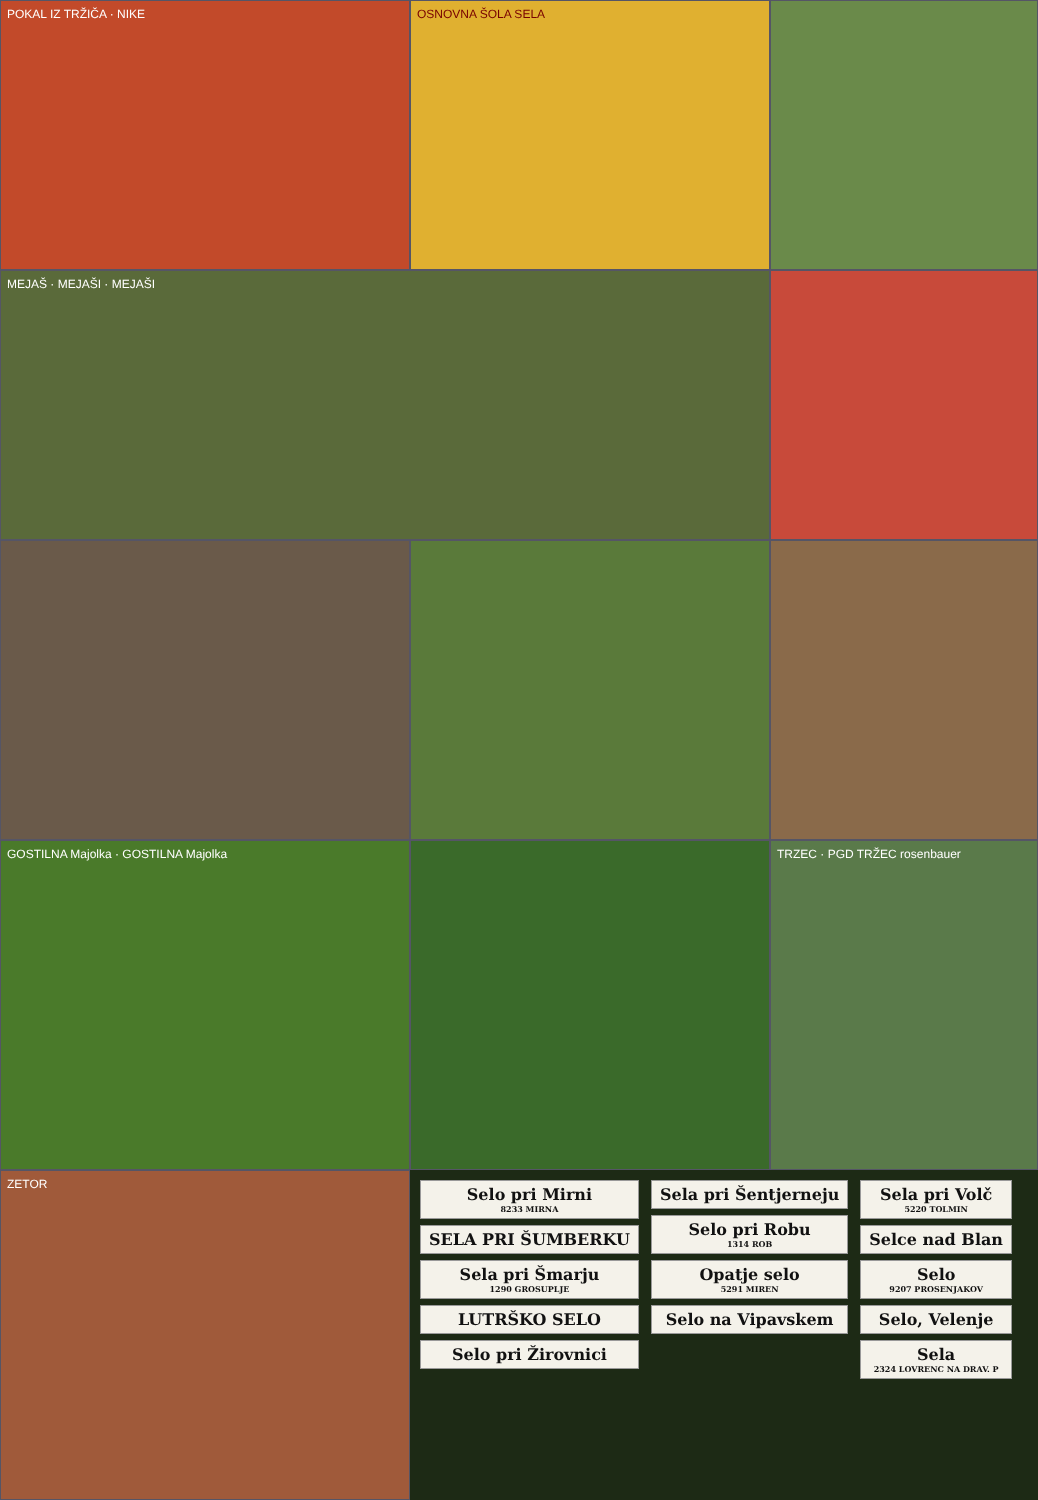POKAL IZ TRŽIČA · NIKE
OSNOVNA ŠOLA SELA
MEJAŠ · MEJAŠI · MEJAŠI
GOSTILNA Majolka · GOSTILNA Majolka
TRZEC · PGD TRŽEC rosenbauer
ZETOR
Selo pri Mirni
8233 MIRNA
SELA PRI ŠUMBERKU
Sela pri Šmarju
1290 GROSUPLJE
LUTRŠKO SELO
Selo pri Žirovnici
Sela pri Šentjerneju
Selo pri Robu
1314 ROB
Opatje selo
5291 MIREN
Selo na Vipavskem
Sela pri Volč
5220 TOLMIN
Selce nad Blan
Selo
9207 PROSENJAKOV
Selo, Velenje
Sela
2324 LOVRENC NA DRAV. P